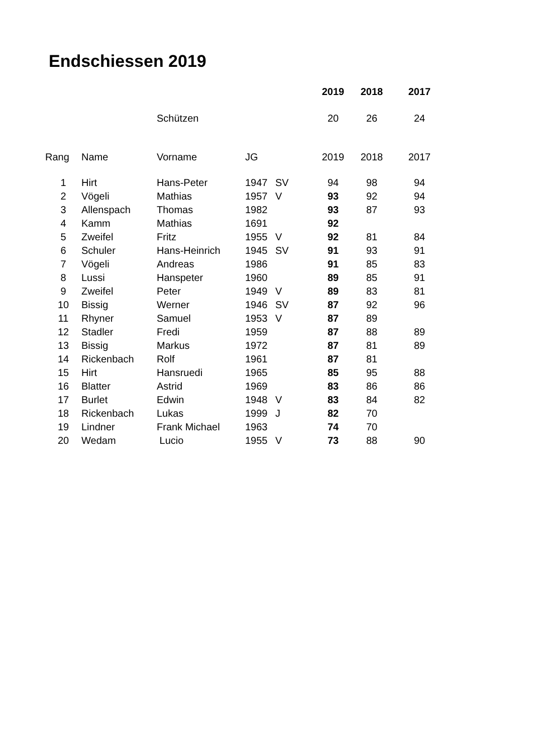Endschiessen 2019
| | | | | | 2019 | 2018 | 2017 |
| | | Schützen | | | 20 | 26 | 24 |
| Rang | Name | Vorname | JG | | 2019 | 2018 | 2017 |
| 1 | Hirt | Hans-Peter | 1947 | SV | 94 | 98 | 94 |
| 2 | Vögeli | Mathias | 1957 | V | 93 | 92 | 94 |
| 3 | Allenspach | Thomas | 1982 | | 93 | 87 | 93 |
| 4 | Kamm | Mathias | 1691 | | 92 | | |
| 5 | Zweifel | Fritz | 1955 | V | 92 | 81 | 84 |
| 6 | Schuler | Hans-Heinrich | 1945 | SV | 91 | 93 | 91 |
| 7 | Vögeli | Andreas | 1986 | | 91 | 85 | 83 |
| 8 | Lussi | Hanspeter | 1960 | | 89 | 85 | 91 |
| 9 | Zweifel | Peter | 1949 | V | 89 | 83 | 81 |
| 10 | Bissig | Werner | 1946 | SV | 87 | 92 | 96 |
| 11 | Rhyner | Samuel | 1953 | V | 87 | 89 | |
| 12 | Stadler | Fredi | 1959 | | 87 | 88 | 89 |
| 13 | Bissig | Markus | 1972 | | 87 | 81 | 89 |
| 14 | Rickenbach | Rolf | 1961 | | 87 | 81 | |
| 15 | Hirt | Hansruedi | 1965 | | 85 | 95 | 88 |
| 16 | Blatter | Astrid | 1969 | | 83 | 86 | 86 |
| 17 | Burlet | Edwin | 1948 | V | 83 | 84 | 82 |
| 18 | Rickenbach | Lukas | 1999 | J | 82 | 70 | |
| 19 | Lindner | Frank Michael | 1963 | | 74 | 70 | |
| 20 | Wedam | Lucio | 1955 | V | 73 | 88 | 90 |